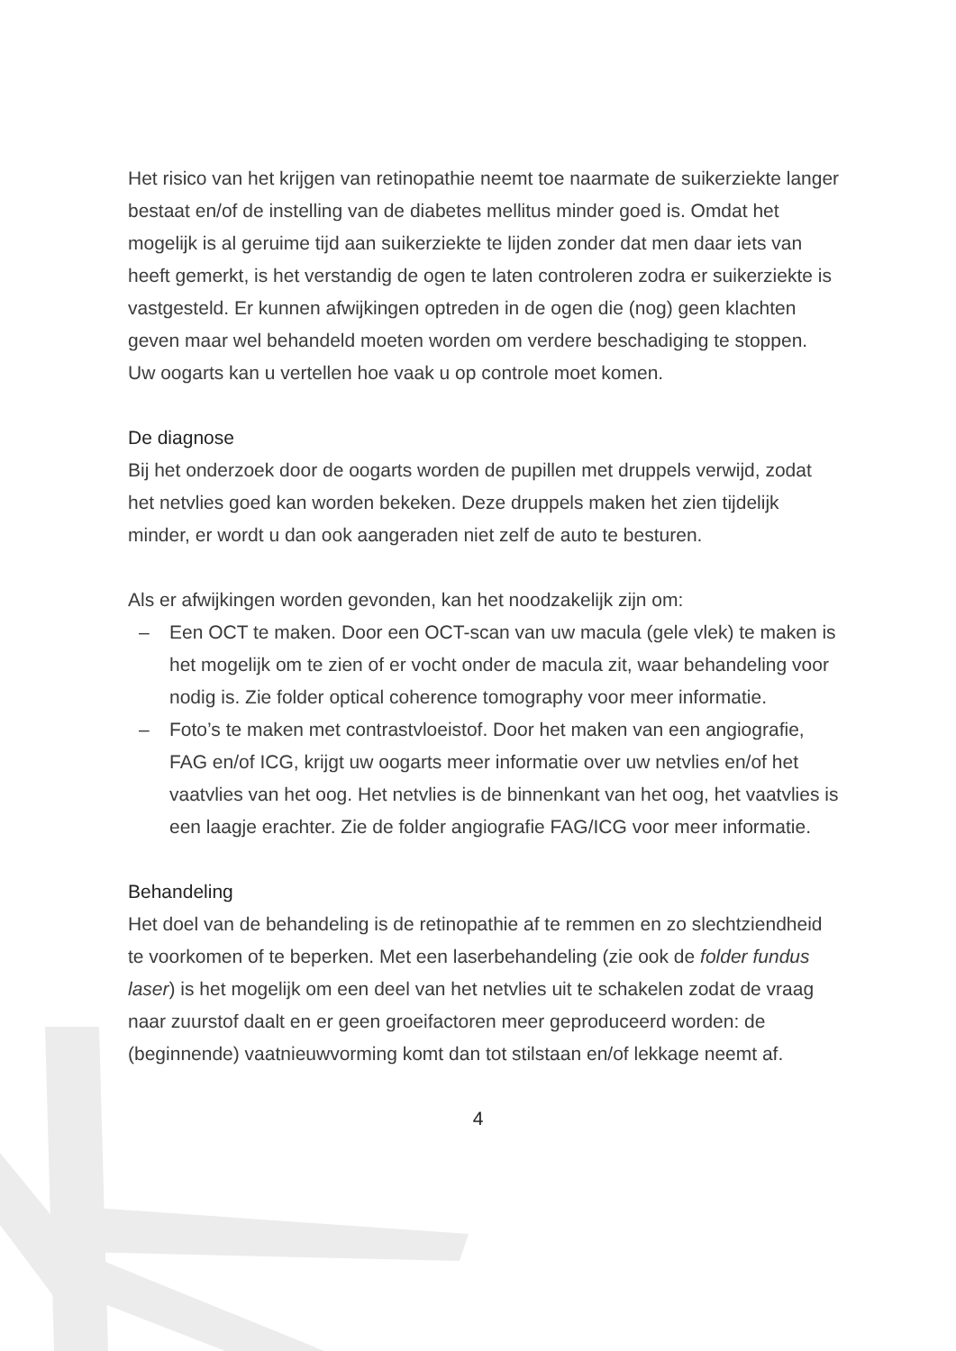Het risico van het krijgen van retinopathie neemt toe naarmate de suikerziekte langer bestaat en/of de instelling van de diabetes mellitus minder goed is. Omdat het mogelijk is al geruime tijd aan suikerziekte te lijden zonder dat men daar iets van heeft gemerkt, is het verstandig de ogen te laten controleren zodra er suikerziekte is vastgesteld. Er kunnen afwijkingen optreden in de ogen die (nog) geen klachten geven maar wel behandeld moeten worden om verdere beschadiging te stoppen. Uw oogarts kan u vertellen hoe vaak u op controle moet komen.
De diagnose
Bij het onderzoek door de oogarts worden de pupillen met druppels verwijd, zodat het netvlies goed kan worden bekeken. Deze druppels maken het zien tijdelijk minder, er wordt u dan ook aangeraden niet zelf de auto te besturen.
Als er afwijkingen worden gevonden, kan het noodzakelijk zijn om:
– Een OCT te maken. Door een OCT-scan van uw macula (gele vlek) te maken is het mogelijk om te zien of er vocht onder de macula zit, waar behandeling voor nodig is. Zie folder optical coherence tomography voor meer informatie.
– Foto’s te maken met contrastvloeistof. Door het maken van een angiografie, FAG en/of ICG, krijgt uw oogarts meer informatie over uw netvlies en/of het vaatvlies van het oog. Het netvlies is de binnenkant van het oog, het vaatvlies is een laagje erachter. Zie de folder angiografie FAG/ICG voor meer informatie.
Behandeling
Het doel van de behandeling is de retinopathie af te remmen en zo slechtziendheid te voorkomen of te beperken. Met een laserbehandeling (zie ook de folder fundus laser) is het mogelijk om een deel van het netvlies uit te schakelen zodat de vraag naar zuurstof daalt en er geen groeifactoren meer geproduceerd worden: de (beginnende) vaatnieuwvorming komt dan tot stilstaan en/of lekkage neemt af.
4